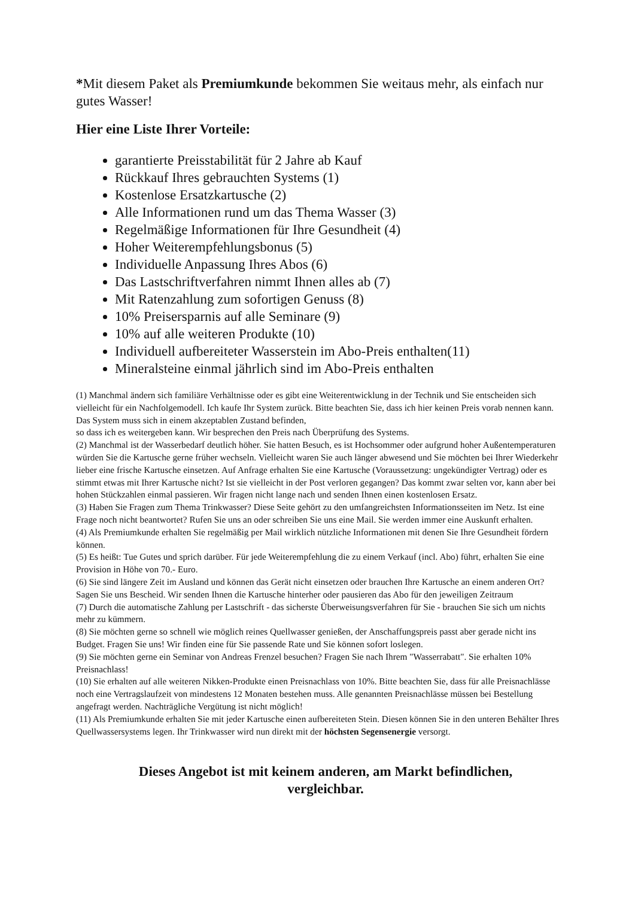*Mit diesem Paket als Premiumkunde bekommen Sie weitaus mehr, als einfach nur gutes Wasser!
Hier eine Liste Ihrer Vorteile:
garantierte Preisstabilität für 2 Jahre ab Kauf
Rückkauf Ihres gebrauchten Systems (1)
Kostenlose Ersatzkartusche (2)
Alle Informationen rund um das Thema Wasser (3)
Regelmäßige Informationen für Ihre Gesundheit (4)
Hoher Weiterempfehlungsbonus (5)
Individuelle Anpassung Ihres Abos (6)
Das Lastschriftverfahren nimmt Ihnen alles ab (7)
Mit Ratenzahlung zum sofortigen Genuss (8)
10% Preisersparnis auf alle Seminare (9)
10% auf alle weiteren Produkte (10)
Individuell aufbereiteter Wasserstein im Abo-Preis enthalten(11)
Mineralsteine einmal jährlich sind im Abo-Preis enthalten
(1) Manchmal ändern sich familiäre Verhältnisse oder es gibt eine Weiterentwicklung in der Technik und Sie entscheiden sich vielleicht für ein Nachfolgemodell. Ich kaufe Ihr System zurück. Bitte beachten Sie, dass ich hier keinen Preis vorab nennen kann. Das System muss sich in einem akzeptablen Zustand befinden,
so dass ich es weitergeben kann. Wir besprechen den Preis nach Überprüfung des Systems.
(2) Manchmal ist der Wasserbedarf deutlich höher. Sie hatten Besuch, es ist Hochsommer oder aufgrund hoher Außentemperaturen würden Sie die Kartusche gerne früher wechseln. Vielleicht waren Sie auch länger abwesend und Sie möchten bei Ihrer Wiederkehr lieber eine frische Kartusche einsetzen. Auf Anfrage erhalten Sie eine Kartusche (Voraussetzung: ungekündigter Vertrag) oder es stimmt etwas mit Ihrer Kartusche nicht? Ist sie vielleicht in der Post verloren gegangen? Das kommt zwar selten vor, kann aber bei hohen Stückzahlen einmal passieren. Wir fragen nicht lange nach und senden Ihnen einen kostenlosen Ersatz.
(3) Haben Sie Fragen zum Thema Trinkwasser? Diese Seite gehört zu den umfangreichsten Informationsseiten im Netz. Ist eine Frage noch nicht beantwortet? Rufen Sie uns an oder schreiben Sie uns eine Mail. Sie werden immer eine Auskunft erhalten.
(4) Als Premiumkunde erhalten Sie regelmäßig per Mail wirklich nützliche Informationen mit denen Sie Ihre Gesundheit fördern können.
(5) Es heißt: Tue Gutes und sprich darüber. Für jede Weiterempfehlung die zu einem Verkauf (incl. Abo) führt, erhalten Sie eine Provision in Höhe von 70.- Euro.
(6) Sie sind längere Zeit im Ausland und können das Gerät nicht einsetzen oder brauchen Ihre Kartusche an einem anderen Ort? Sagen Sie uns Bescheid. Wir senden Ihnen die Kartusche hinterher oder pausieren das Abo für den jeweiligen Zeitraum
(7) Durch die automatische Zahlung per Lastschrift - das sicherste Überweisungsverfahren für Sie - brauchen Sie sich um nichts mehr zu kümmern.
(8) Sie möchten gerne so schnell wie möglich reines Quellwasser genießen, der Anschaffungspreis passt aber gerade nicht ins Budget. Fragen Sie uns! Wir finden eine für Sie passende Rate und Sie können sofort loslegen.
(9) Sie möchten gerne ein Seminar von Andreas Frenzel besuchen? Fragen Sie nach Ihrem "Wasserrabatt". Sie erhalten 10% Preisnachlass!
(10) Sie erhalten auf alle weiteren Nikken-Produkte einen Preisnachlass von 10%. Bitte beachten Sie, dass für alle Preisnachlässe noch eine Vertragslaufzeit von mindestens 12 Monaten bestehen muss. Alle genannten Preisnachlässe müssen bei Bestellung angefragt werden. Nachträgliche Vergütung ist nicht möglich!
(11) Als Premiumkunde erhalten Sie mit jeder Kartusche einen aufbereiteten Stein. Diesen können Sie in den unteren Behälter Ihres Quellwassersystems legen. Ihr Trinkwasser wird nun direkt mit der höchsten Segensenergie versorgt.
Dieses Angebot ist mit keinem anderen, am Markt befindlichen,
vergleichbar.